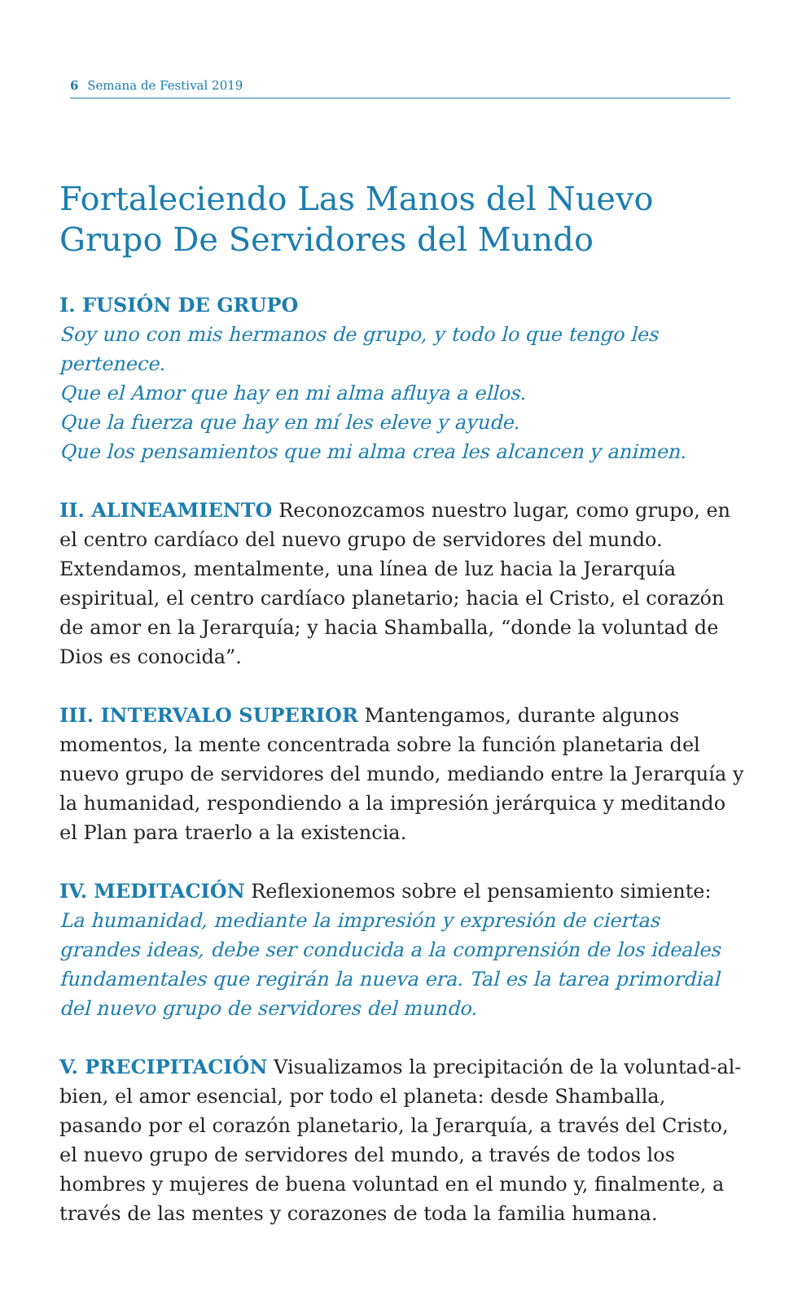6 Semana de Festival 2019
Fortaleciendo Las Manos del Nuevo Grupo De Servidores del Mundo
I. FUSIÓN DE GRUPO
Soy uno con mis hermanos de grupo, y todo lo que tengo les pertenece.
Que el Amor que hay en mi alma afluya a ellos.
Que la fuerza que hay en mí les eleve y ayude.
Que los pensamientos que mi alma crea les alcancen y animen.
II. ALINEAMIENTO Reconozcamos nuestro lugar, como grupo, en el centro cardíaco del nuevo grupo de servidores del mundo. Extendamos, mentalmente, una línea de luz hacia la Jerarquía espiritual, el centro cardíaco planetario; hacia el Cristo, el corazón de amor en la Jerarquía; y hacia Shamballa, “donde la voluntad de Dios es conocida”.
III. INTERVALO SUPERIOR Mantengamos, durante algunos momentos, la mente concentrada sobre la función planetaria del nuevo grupo de servidores del mundo, mediando entre la Jerarquía y la humanidad, respondiendo a la impresión jerárquica y meditando el Plan para traerlo a la existencia.
IV. MEDITACIÓN Reflexionemos sobre el pensamiento simiente:
La humanidad, mediante la impresión y expresión de ciertas grandes ideas, debe ser conducida a la comprensión de los ideales fundamentales que regirán la nueva era. Tal es la tarea primordial del nuevo grupo de servidores del mundo.
V. PRECIPITACIÓN Visualizamos la precipitación de la voluntad-al-bien, el amor esencial, por todo el planeta: desde Shamballa, pasando por el corazón planetario, la Jerarquía, a través del Cristo, el nuevo grupo de servidores del mundo, a través de todos los hombres y mujeres de buena voluntad en el mundo y, finalmente, a través de las mentes y corazones de toda la familia humana.